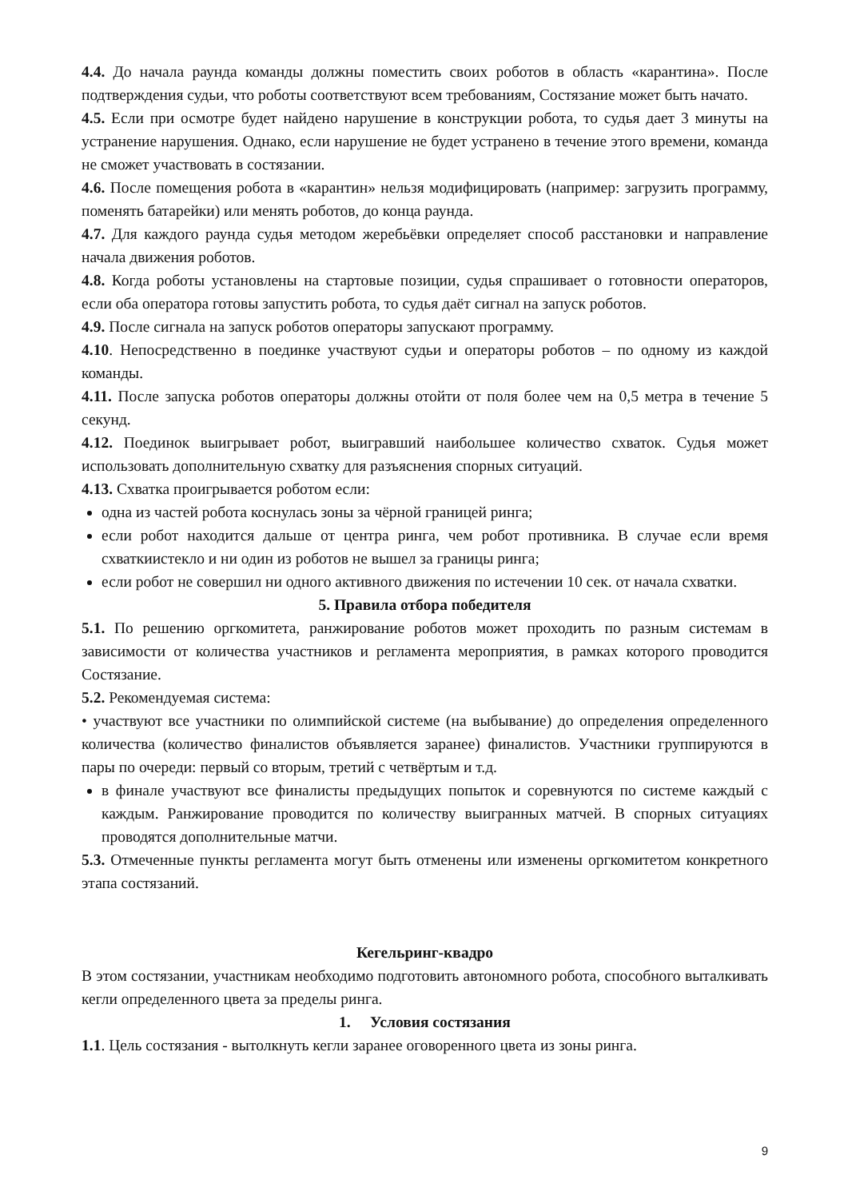4.4. До начала раунда команды должны поместить своих роботов в область «карантина». После подтверждения судьи, что роботы соответствуют всем требованиям, Состязание может быть начато.
4.5. Если при осмотре будет найдено нарушение в конструкции робота, то судья дает 3 минуты на устранение нарушения. Однако, если нарушение не будет устранено в течение этого времени, команда не сможет участвовать в состязании.
4.6. После помещения робота в «карантин» нельзя модифицировать (например: загрузить программу, поменять батарейки) или менять роботов, до конца раунда.
4.7. Для каждого раунда судья методом жеребьёвки определяет способ расстановки и направление начала движения роботов.
4.8. Когда роботы установлены на стартовые позиции, судья спрашивает о готовности операторов, если оба оператора готовы запустить робота, то судья даёт сигнал на запуск роботов.
4.9. После сигнала на запуск роботов операторы запускают программу.
4.10. Непосредственно в поединке участвуют судьи и операторы роботов – по одному из каждой команды.
4.11. После запуска роботов операторы должны отойти от поля более чем на 0,5 метра в течение 5 секунд.
4.12. Поединок выигрывает робот, выигравший наибольшее количество схваток. Судья может использовать дополнительную схватку для разъяснения спорных ситуаций.
4.13. Схватка проигрывается роботом если:
одна из частей робота коснулась зоны за чёрной границей ринга;
если робот находится дальше от центра ринга, чем робот противника. В случае если время схваткиистекло и ни один из роботов не вышел за границы ринга;
если робот не совершил ни одного активного движения по истечении 10 сек. от начала схватки.
5. Правила отбора победителя
5.1. По решению оргкомитета, ранжирование роботов может проходить по разным системам в зависимости от количества участников и регламента мероприятия, в рамках которого проводится Состязание.
5.2. Рекомендуемая система:
• участвуют все участники по олимпийской системе (на выбывание) до определения определенного количества (количество финалистов объявляется заранее) финалистов. Участники группируются в пары по очереди: первый со вторым, третий с четвёртым и т.д.
в финале участвуют все финалисты предыдущих попыток и соревнуются по системе каждый с каждым. Ранжирование проводится по количеству выигранных матчей. В спорных ситуациях проводятся дополнительные матчи.
5.3. Отмеченные пункты регламента могут быть отменены или изменены оргкомитетом конкретного этапа состязаний.
Кегельринг-квадро
В этом состязании, участникам необходимо подготовить автономного робота, способного выталкивать кегли определенного цвета за пределы ринга.
1. Условия состязания
1.1. Цель состязания - вытолкнуть кегли заранее оговоренного цвета из зоны ринга.
9